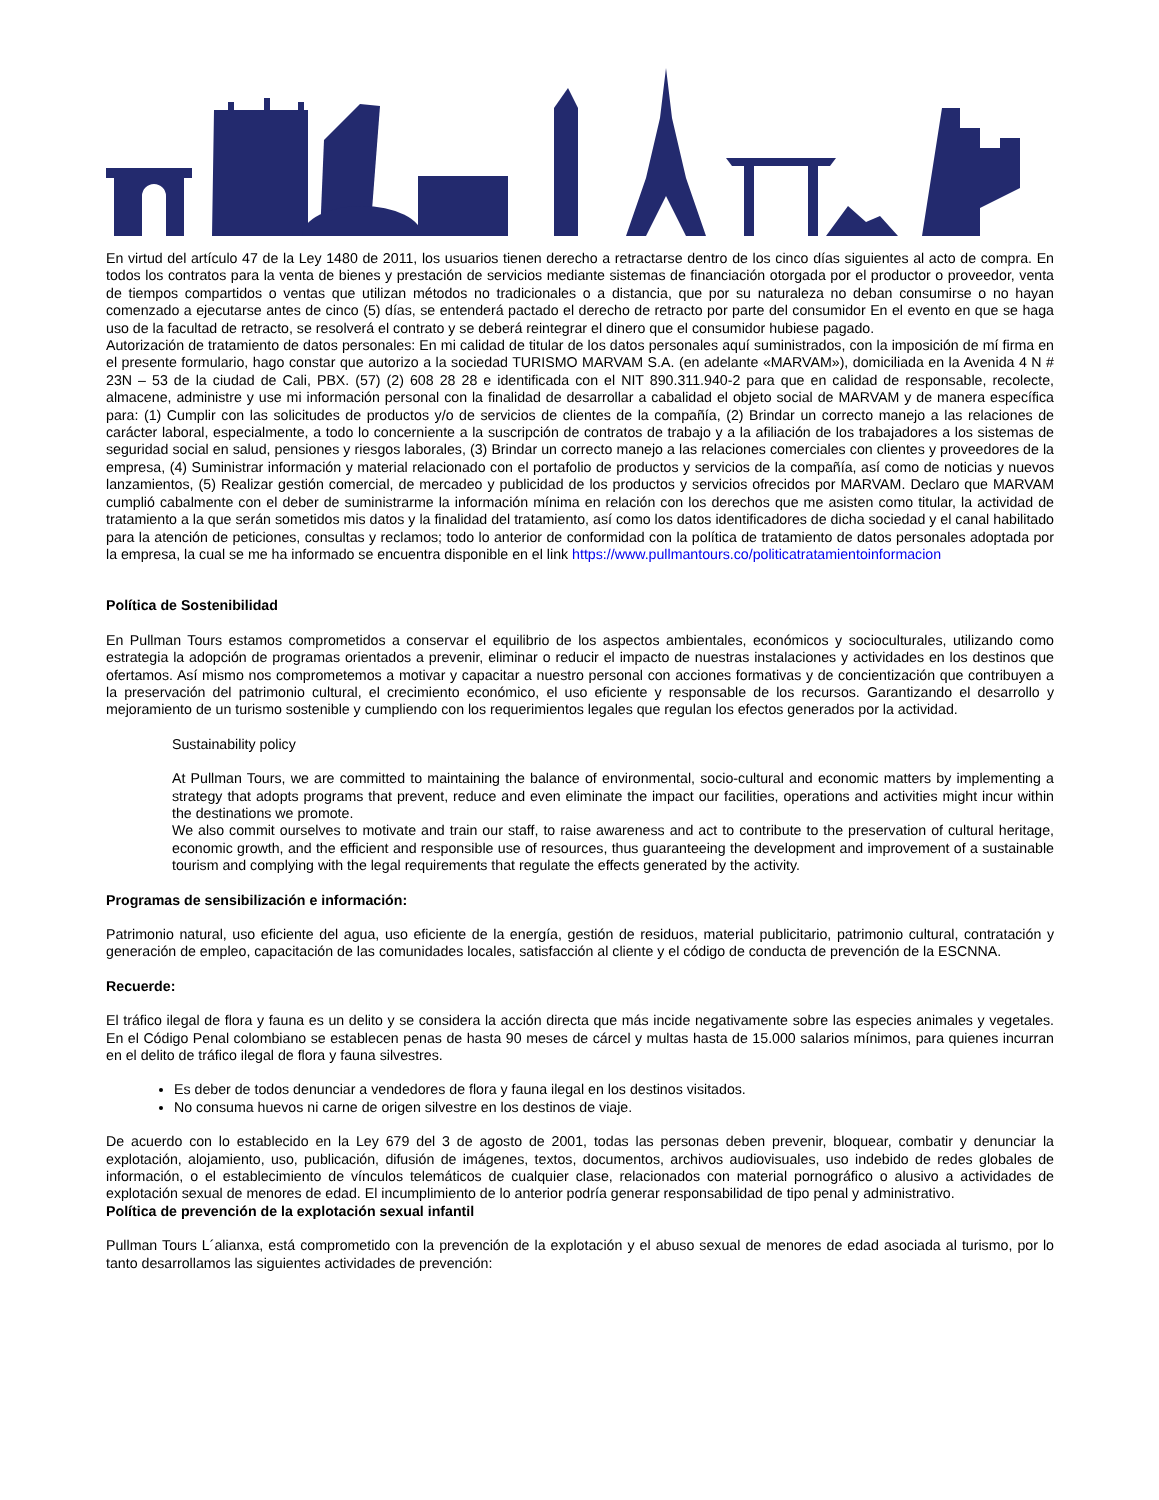En virtud del artículo 47 de la Ley 1480 de 2011, los usuarios tienen derecho a retractarse dentro de los cinco días siguientes al acto de compra. En todos los contratos para la venta de bienes y prestación de servicios mediante sistemas de financiación otorgada por el productor o proveedor, venta de tiempos compartidos o ventas que utilizan métodos no tradicionales o a distancia, que por su naturaleza no deban consumirse o no hayan comenzado a ejecutarse antes de cinco (5) días, se entenderá pactado el derecho de retracto por parte del consumidor En el evento en que se haga uso de la facultad de retracto, se resolverá el contrato y se deberá reintegrar el dinero que el consumidor hubiese pagado.
Autorización de tratamiento de datos personales: En mi calidad de titular de los datos personales aquí suministrados, con la imposición de mí firma en el presente formulario, hago constar que autorizo a la sociedad TURISMO MARVAM S.A. (en adelante «MARVAM»), domiciliada en la Avenida 4 N # 23N – 53 de la ciudad de Cali, PBX. (57) (2) 608 28 28 e identificada con el NIT 890.311.940-2 para que en calidad de responsable, recolecte, almacene, administre y use mi información personal con la finalidad de desarrollar a cabalidad el objeto social de MARVAM y de manera específica para: (1) Cumplir con las solicitudes de productos y/o de servicios de clientes de la compañía, (2) Brindar un correcto manejo a las relaciones de carácter laboral, especialmente, a todo lo concerniente a la suscripción de contratos de trabajo y a la afiliación de los trabajadores a los sistemas de seguridad social en salud, pensiones y riesgos laborales, (3) Brindar un correcto manejo a las relaciones comerciales con clientes y proveedores de la empresa, (4) Suministrar información y material relacionado con el portafolio de productos y servicios de la compañía, así como de noticias y nuevos lanzamientos, (5) Realizar gestión comercial, de mercadeo y publicidad de los productos y servicios ofrecidos por MARVAM. Declaro que MARVAM cumplió cabalmente con el deber de suministrarme la información mínima en relación con los derechos que me asisten como titular, la actividad de tratamiento a la que serán sometidos mis datos y la finalidad del tratamiento, así como los datos identificadores de dicha sociedad y el canal habilitado para la atención de peticiones, consultas y reclamos; todo lo anterior de conformidad con la política de tratamiento de datos personales adoptada por la empresa, la cual se me ha informado se encuentra disponible en el link https://www.pullmantours.co/politicatratamientoinformacion
Política de Sostenibilidad
En Pullman Tours estamos comprometidos a conservar el equilibrio de los aspectos ambientales, económicos y socioculturales, utilizando como estrategia la adopción de programas orientados a prevenir, eliminar o reducir el impacto de nuestras instalaciones y actividades en los destinos que ofertamos. Así mismo nos comprometemos a motivar y capacitar a nuestro personal con acciones formativas y de concientización que contribuyen a la preservación del patrimonio cultural, el crecimiento económico, el uso eficiente y responsable de los recursos. Garantizando el desarrollo y mejoramiento de un turismo sostenible y cumpliendo con los requerimientos legales que regulan los efectos generados por la actividad.
Sustainability policy
At Pullman Tours, we are committed to maintaining the balance of environmental, socio-cultural and economic matters by implementing a strategy that adopts programs that prevent, reduce and even eliminate the impact our facilities, operations and activities might incur within the destinations we promote.
We also commit ourselves to motivate and train our staff, to raise awareness and act to contribute to the preservation of cultural heritage, economic growth, and the efficient and responsible use of resources, thus guaranteeing the development and improvement of a sustainable tourism and complying with the legal requirements that regulate the effects generated by the activity.
Programas de sensibilización e información:
Patrimonio natural, uso eficiente del agua, uso eficiente de la energía, gestión de residuos, material publicitario, patrimonio cultural, contratación y generación de empleo, capacitación de las comunidades locales, satisfacción al cliente y el código de conducta de prevención de la ESCNNA.
Recuerde:
El tráfico ilegal de flora y fauna es un delito y se considera la acción directa que más incide negativamente sobre las especies animales y vegetales. En el Código Penal colombiano se establecen penas de hasta 90 meses de cárcel y multas hasta de 15.000 salarios mínimos, para quienes incurran en el delito de tráfico ilegal de flora y fauna silvestres.
Es deber de todos denunciar a vendedores de flora y fauna ilegal en los destinos visitados.
No consuma huevos ni carne de origen silvestre en los destinos de viaje.
De acuerdo con lo establecido en la Ley 679 del 3 de agosto de 2001, todas las personas deben prevenir, bloquear, combatir y denunciar la explotación, alojamiento, uso, publicación, difusión de imágenes, textos, documentos, archivos audiovisuales, uso indebido de redes globales de información, o el establecimiento de vínculos telemáticos de cualquier clase, relacionados con material pornográfico o alusivo a actividades de explotación sexual de menores de edad. El incumplimiento de lo anterior podría generar responsabilidad de tipo penal y administrativo.
Política de prevención de la explotación sexual infantil
Pullman Tours L´alianxa, está comprometido con la prevención de la explotación y el abuso sexual de menores de edad asociada al turismo, por lo tanto desarrollamos las siguientes actividades de prevención: